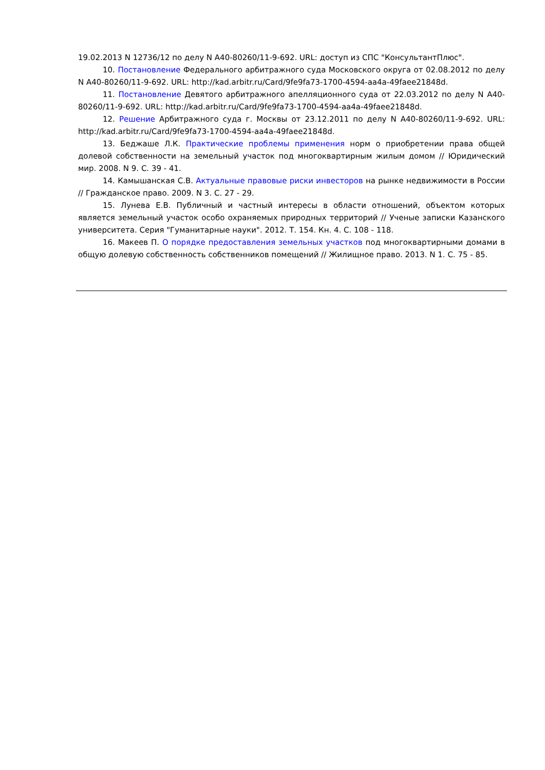19.02.2013 N 12736/12 по делу N А40-80260/11-9-692. URL: доступ из СПС "КонсультантПлюс".
10. Постановление Федерального арбитражного суда Московского округа от 02.08.2012 по делу N А40-80260/11-9-692. URL: http://kad.arbitr.ru/Card/9fe9fa73-1700-4594-aa4a-49faee21848d.
11. Постановление Девятого арбитражного апелляционного суда от 22.03.2012 по делу N А40-80260/11-9-692. URL: http://kad.arbitr.ru/Card/9fe9fa73-1700-4594-aa4a-49faee21848d.
12. Решение Арбитражного суда г. Москвы от 23.12.2011 по делу N А40-80260/11-9-692. URL: http://kad.arbitr.ru/Card/9fe9fa73-1700-4594-aa4a-49faee21848d.
13. Беджаше Л.К. Практические проблемы применения норм о приобретении права общей долевой собственности на земельный участок под многоквартирным жилым домом // Юридический мир. 2008. N 9. С. 39 - 41.
14. Камышанская С.В. Актуальные правовые риски инвесторов на рынке недвижимости в России // Гражданское право. 2009. N 3. С. 27 - 29.
15. Лунева Е.В. Публичный и частный интересы в области отношений, объектом которых является земельный участок особо охраняемых природных территорий // Ученые записки Казанского университета. Серия "Гуманитарные науки". 2012. Т. 154. Кн. 4. С. 108 - 118.
16. Макеев П. О порядке предоставления земельных участков под многоквартирными домами в общую долевую собственность собственников помещений // Жилищное право. 2013. N 1. С. 75 - 85.